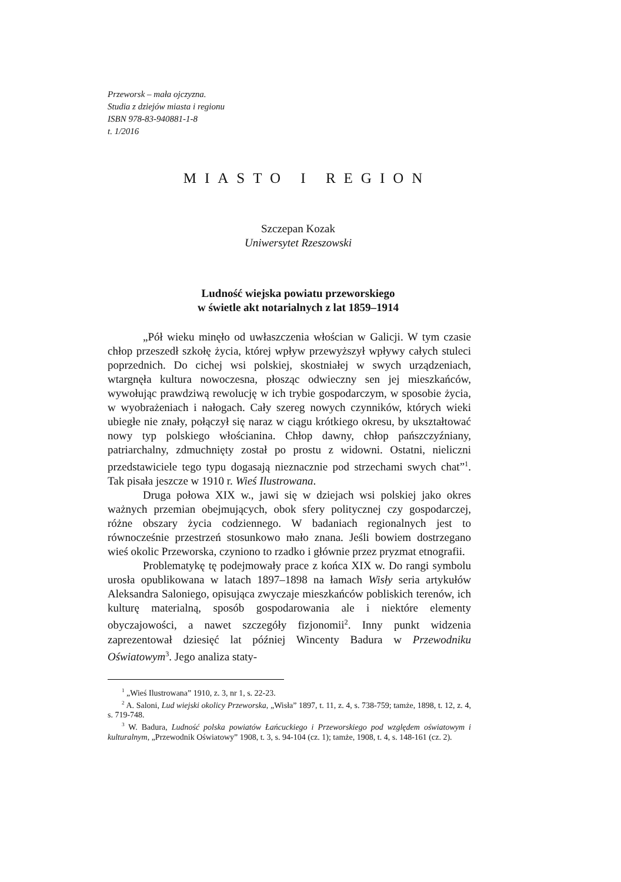Przeworsk – mała ojczyzna.
Studia z dziejów miasta i regionu
ISBN 978-83-940881-1-8
t. 1/2016
MIASTO I REGION
Szczepan Kozak
Uniwersytet Rzeszowski
Ludność wiejska powiatu przeworskiego
w świetle akt notarialnych z lat 1859–1914
„Pół wieku minęło od uwłaszczenia włościan w Galicji. W tym czasie chłop przeszedł szkołę życia, której wpływ przewyższył wpływy całych stuleci poprzednich. Do cichej wsi polskiej, skostniałej w swych urządzeniach, wtargnęła kultura nowoczesna, płosząc odwieczny sen jej mieszkańców, wywołując prawdziwą rewolucję w ich trybie gospodarczym, w sposobie życia, w wyobrażeniach i nałogach. Cały szereg nowych czynników, których wieki ubiegłe nie znały, połączył się naraz w ciągu krótkiego okresu, by ukształtować nowy typ polskiego włościanina. Chłop dawny, chłop pańszczyźniany, patriarchalny, zdmuchnięty został po prostu z widowni. Ostatni, nieliczni przedstawiciele tego typu dogasają nieznacznie pod strzechami swych chat”<sup>1</sup>. Tak pisała jeszcze w 1910 r. Wieś Ilustrowana.
Druga połowa XIX w., jawi się w dziejach wsi polskiej jako okres ważnych przemian obejmujących, obok sfery politycznej czy gospodarczej, różne obszary życia codziennego. W badaniach regionalnych jest to równocześnie przestrzeń stosunkowo mało znana. Jeśli bowiem dostrzegano wieś okolic Przeworska, czyniono to rzadko i głównie przez pryzmat etnografii.
Problematykę tę podejmowały prace z końca XIX w. Do rangi symbolu urosła opublikowana w latach 1897–1898 na łamach Wisły seria artykułów Aleksandra Saloniego, opisująca zwyczaje mieszkańców pobliskich terenów, ich kulturę materialną, sposób gospodarowania ale i niektóre elementy obyczajowości, a nawet szczegóły fizjonomii<sup>2</sup>. Inny punkt widzenia zaprezentował dziesięć lat później Wincenty Badura w Przewodniku Oświatowym<sup>3</sup>. Jego analiza staty-
<sup>1</sup> „Wieś Ilustrowana” 1910, z. 3, nr 1, s. 22-23.
<sup>2</sup> A. Saloni, Lud wiejski okolicy Przeworska, „Wisła” 1897, t. 11, z. 4, s. 738-759; tamże, 1898, t. 12, z. 4, s. 719-748.
<sup>3</sup> W. Badura, Ludność polska powiatów Łańcuckiego i Przeworskiego pod względem oświatowym i kulturalnym, „Przewodnik Oświatowy” 1908, t. 3, s. 94-104 (cz. 1); tamże, 1908, t. 4, s. 148-161 (cz. 2).